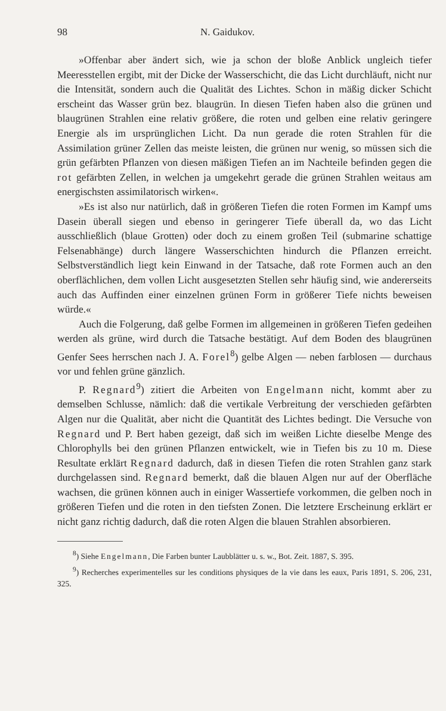98 N. Gaidukov.
»Offenbar aber ändert sich, wie ja schon der bloße Anblick ungleich tiefer Meeresstellen ergibt, mit der Dicke der Wasserschicht, die das Licht durchläuft, nicht nur die Intensität, sondern auch die Qualität des Lichtes. Schon in mäßig dicker Schicht erscheint das Wasser grün bez. blaugrün. In diesen Tiefen haben also die grünen und blaugrünen Strahlen eine relativ größere, die roten und gelben eine relativ geringere Energie als im ursprünglichen Licht. Da nun gerade die roten Strahlen für die Assimilation grüner Zellen das meiste leisten, die grünen nur wenig, so müssen sich die grün gefärbten Pflanzen von diesen mäßigen Tiefen an im Nachteile befinden gegen die rot gefärbten Zellen, in welchen ja umgekehrt gerade die grünen Strahlen weitaus am energischsten assimilatorisch wirken«.
»Es ist also nur natürlich, daß in größeren Tiefen die roten Formen im Kampf ums Dasein überall siegen und ebenso in geringerer Tiefe überall da, wo das Licht ausschließlich (blaue Grotten) oder doch zu einem großen Teil (submarine schattige Felsenabhänge) durch längere Wasserschichten hindurch die Pflanzen erreicht. Selbstverständlich liegt kein Einwand in der Tatsache, daß rote Formen auch an den oberflächlichen, dem vollen Licht ausgesetzten Stellen sehr häufig sind, wie andererseits auch das Auffinden einer einzelnen grünen Form in größerer Tiefe nichts beweisen würde.«
Auch die Folgerung, daß gelbe Formen im allgemeinen in größeren Tiefen gedeihen werden als grüne, wird durch die Tatsache bestätigt. Auf dem Boden des blaugrünen Genfer Sees herrschen nach J. A. Forel<sup>8</sup>) gelbe Algen — neben farblosen — durchaus vor und fehlen grüne gänzlich.
P. Regnard<sup>9</sup>) zitiert die Arbeiten von Engelmann nicht, kommt aber zu demselben Schlusse, nämlich: daß die vertikale Verbreitung der verschieden gefärbten Algen nur die Qualität, aber nicht die Quantität des Lichtes bedingt. Die Versuche von Regnard und P. Bert haben gezeigt, daß sich im weißen Lichte dieselbe Menge des Chlorophylls bei den grünen Pflanzen entwickelt, wie in Tiefen bis zu 10 m. Diese Resultate erklärt Regnard dadurch, daß in diesen Tiefen die roten Strahlen ganz stark durchgelassen sind. Regnard bemerkt, daß die blauen Algen nur auf der Oberfläche wachsen, die grünen können auch in einiger Wassertiefe vorkommen, die gelben noch in größeren Tiefen und die roten in den tiefsten Zonen. Die letztere Erscheinung erklärt er nicht ganz richtig dadurch, daß die roten Algen die blauen Strahlen absorbieren.
<sup>8</sup>) Siehe Engelmann, Die Farben bunter Laubblätter u. s. w., Bot. Zeit. 1887, S. 395.
<sup>9</sup>) Recherches experimentelles sur les conditions physiques de la vie dans les eaux, Paris 1891, S. 206, 231, 325.